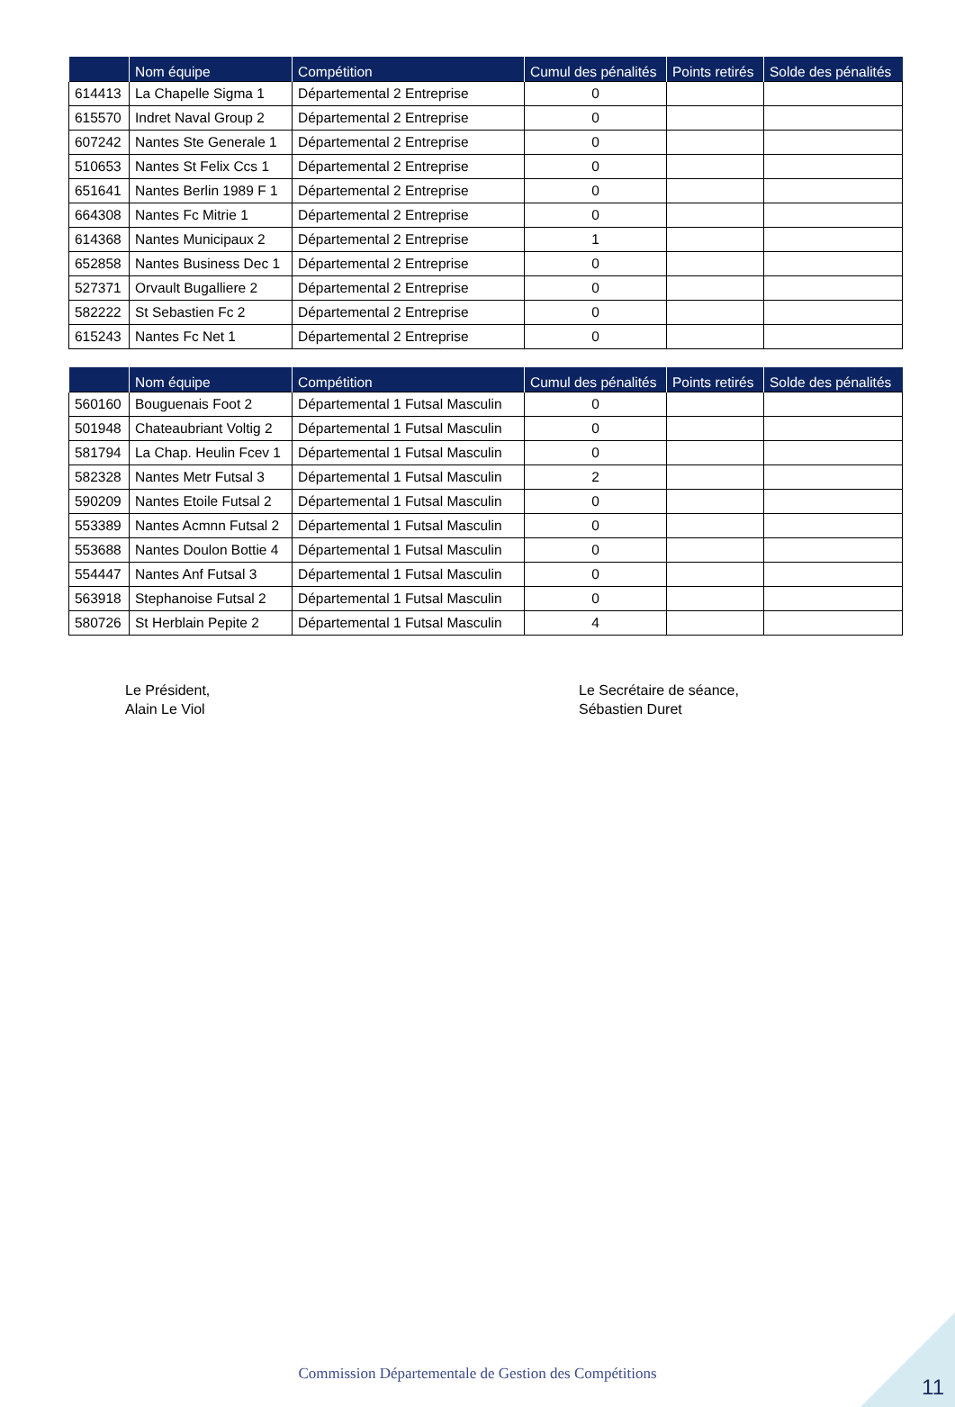| | Nom équipe | Compétition | Cumul des pénalités | Points retirés | Solde des pénalités |
| --- | --- | --- | --- | --- | --- |
| 614413 | La Chapelle Sigma 1 | Départemental 2 Entreprise | 0 | | |
| 615570 | Indret Naval Group 2 | Départemental 2 Entreprise | 0 | | |
| 607242 | Nantes Ste Generale 1 | Départemental 2 Entreprise | 0 | | |
| 510653 | Nantes St Felix Ccs 1 | Départemental 2 Entreprise | 0 | | |
| 651641 | Nantes Berlin 1989 F 1 | Départemental 2 Entreprise | 0 | | |
| 664308 | Nantes Fc Mitrie 1 | Départemental 2 Entreprise | 0 | | |
| 614368 | Nantes Municipaux 2 | Départemental 2 Entreprise | 1 | | |
| 652858 | Nantes Business Dec 1 | Départemental 2 Entreprise | 0 | | |
| 527371 | Orvault Bugalliere 2 | Départemental 2 Entreprise | 0 | | |
| 582222 | St Sebastien Fc 2 | Départemental 2 Entreprise | 0 | | |
| 615243 | Nantes Fc Net 1 | Départemental 2 Entreprise | 0 | | |
| | Nom équipe | Compétition | Cumul des pénalités | Points retirés | Solde des pénalités |
| --- | --- | --- | --- | --- | --- |
| 560160 | Bouguenais Foot 2 | Départemental 1 Futsal Masculin | 0 | | |
| 501948 | Chateaubriant Voltig 2 | Départemental 1 Futsal Masculin | 0 | | |
| 581794 | La Chap. Heulin Fcev 1 | Départemental 1 Futsal Masculin | 0 | | |
| 582328 | Nantes Metr Futsal 3 | Départemental 1 Futsal Masculin | 2 | | |
| 590209 | Nantes Etoile Futsal 2 | Départemental 1 Futsal Masculin | 0 | | |
| 553389 | Nantes Acmnn Futsal 2 | Départemental 1 Futsal Masculin | 0 | | |
| 553688 | Nantes Doulon Bottie 4 | Départemental 1 Futsal Masculin | 0 | | |
| 554447 | Nantes Anf Futsal 3 | Départemental 1 Futsal Masculin | 0 | | |
| 563918 | Stephanoise Futsal 2 | Départemental 1 Futsal Masculin | 0 | | |
| 580726 | St Herblain Pepite 2 | Départemental 1 Futsal Masculin | 4 | | |
Le Président,
Alain Le Viol
Le Secrétaire de séance,
Sébastien Duret
Commission Départementale de Gestion des Compétitions 11